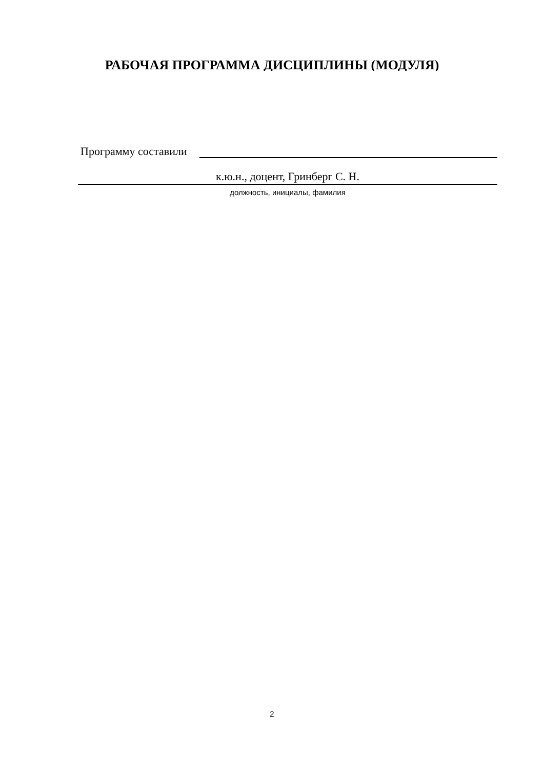РАБОЧАЯ ПРОГРАММА ДИСЦИПЛИНЫ (МОДУЛЯ)
Программу составили
к.ю.н., доцент, Гринберг С. Н.
должность, инициалы, фамилия
2